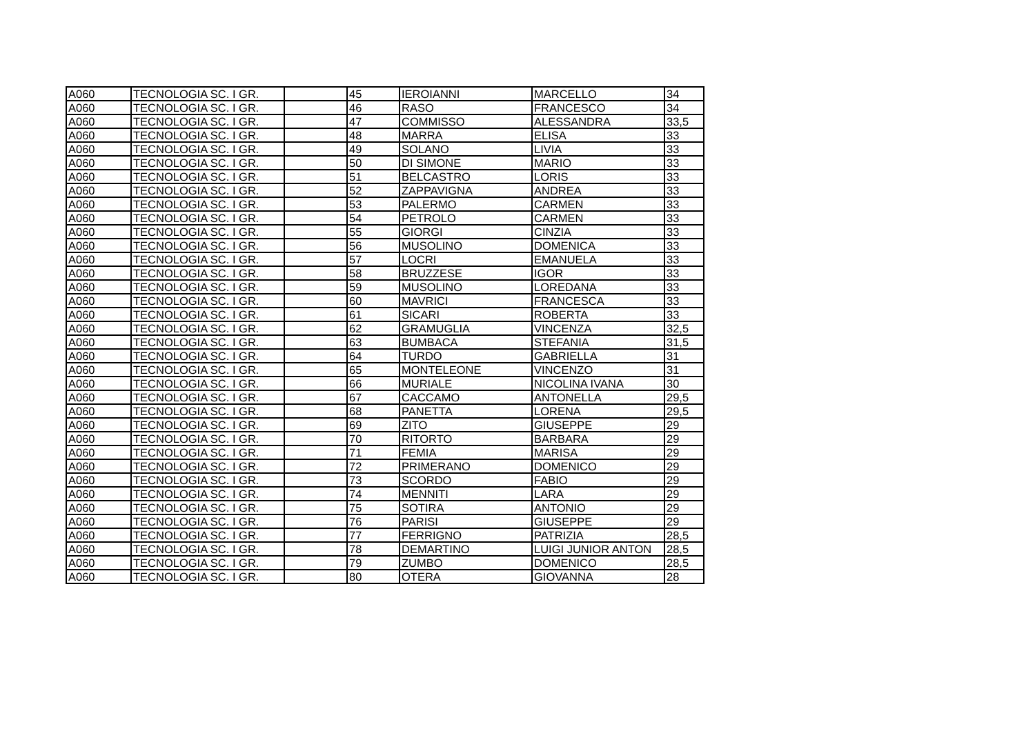| A060 | TECNOLOGIA SC. I GR. | | 45 | IEROIANNI | MARCELLO | 34 |
| A060 | TECNOLOGIA SC. I GR. | | 46 | RASO | FRANCESCO | 34 |
| A060 | TECNOLOGIA SC. I GR. | | 47 | COMMISSO | ALESSANDRA | 33,5 |
| A060 | TECNOLOGIA SC. I GR. | | 48 | MARRA | ELISA | 33 |
| A060 | TECNOLOGIA SC. I GR. | | 49 | SOLANO | LIVIA | 33 |
| A060 | TECNOLOGIA SC. I GR. | | 50 | DI SIMONE | MARIO | 33 |
| A060 | TECNOLOGIA SC. I GR. | | 51 | BELCASTRO | LORIS | 33 |
| A060 | TECNOLOGIA SC. I GR. | | 52 | ZAPPAVIGNA | ANDREA | 33 |
| A060 | TECNOLOGIA SC. I GR. | | 53 | PALERMO | CARMEN | 33 |
| A060 | TECNOLOGIA SC. I GR. | | 54 | PETROLO | CARMEN | 33 |
| A060 | TECNOLOGIA SC. I GR. | | 55 | GIORGI | CINZIA | 33 |
| A060 | TECNOLOGIA SC. I GR. | | 56 | MUSOLINO | DOMENICA | 33 |
| A060 | TECNOLOGIA SC. I GR. | | 57 | LOCRI | EMANUELA | 33 |
| A060 | TECNOLOGIA SC. I GR. | | 58 | BRUZZESE | IGOR | 33 |
| A060 | TECNOLOGIA SC. I GR. | | 59 | MUSOLINO | LOREDANA | 33 |
| A060 | TECNOLOGIA SC. I GR. | | 60 | MAVRICI | FRANCESCA | 33 |
| A060 | TECNOLOGIA SC. I GR. | | 61 | SICARI | ROBERTA | 33 |
| A060 | TECNOLOGIA SC. I GR. | | 62 | GRAMUGLIA | VINCENZA | 32,5 |
| A060 | TECNOLOGIA SC. I GR. | | 63 | BUMBACA | STEFANIA | 31,5 |
| A060 | TECNOLOGIA SC. I GR. | | 64 | TURDO | GABRIELLA | 31 |
| A060 | TECNOLOGIA SC. I GR. | | 65 | MONTELEONE | VINCENZO | 31 |
| A060 | TECNOLOGIA SC. I GR. | | 66 | MURIALE | NICOLINA IVANA | 30 |
| A060 | TECNOLOGIA SC. I GR. | | 67 | CACCAMO | ANTONELLA | 29,5 |
| A060 | TECNOLOGIA SC. I GR. | | 68 | PANETTA | LORENA | 29,5 |
| A060 | TECNOLOGIA SC. I GR. | | 69 | ZITO | GIUSEPPE | 29 |
| A060 | TECNOLOGIA SC. I GR. | | 70 | RITORTO | BARBARA | 29 |
| A060 | TECNOLOGIA SC. I GR. | | 71 | FEMIA | MARISA | 29 |
| A060 | TECNOLOGIA SC. I GR. | | 72 | PRIMERANO | DOMENICO | 29 |
| A060 | TECNOLOGIA SC. I GR. | | 73 | SCORDO | FABIO | 29 |
| A060 | TECNOLOGIA SC. I GR. | | 74 | MENNITI | LARA | 29 |
| A060 | TECNOLOGIA SC. I GR. | | 75 | SOTIRA | ANTONIO | 29 |
| A060 | TECNOLOGIA SC. I GR. | | 76 | PARISI | GIUSEPPE | 29 |
| A060 | TECNOLOGIA SC. I GR. | | 77 | FERRIGNO | PATRIZIA | 28,5 |
| A060 | TECNOLOGIA SC. I GR. | | 78 | DEMARTINO | LUIGI JUNIOR ANTON | 28,5 |
| A060 | TECNOLOGIA SC. I GR. | | 79 | ZUMBO | DOMENICO | 28,5 |
| A060 | TECNOLOGIA SC. I GR. | | 80 | OTERA | GIOVANNA | 28 |